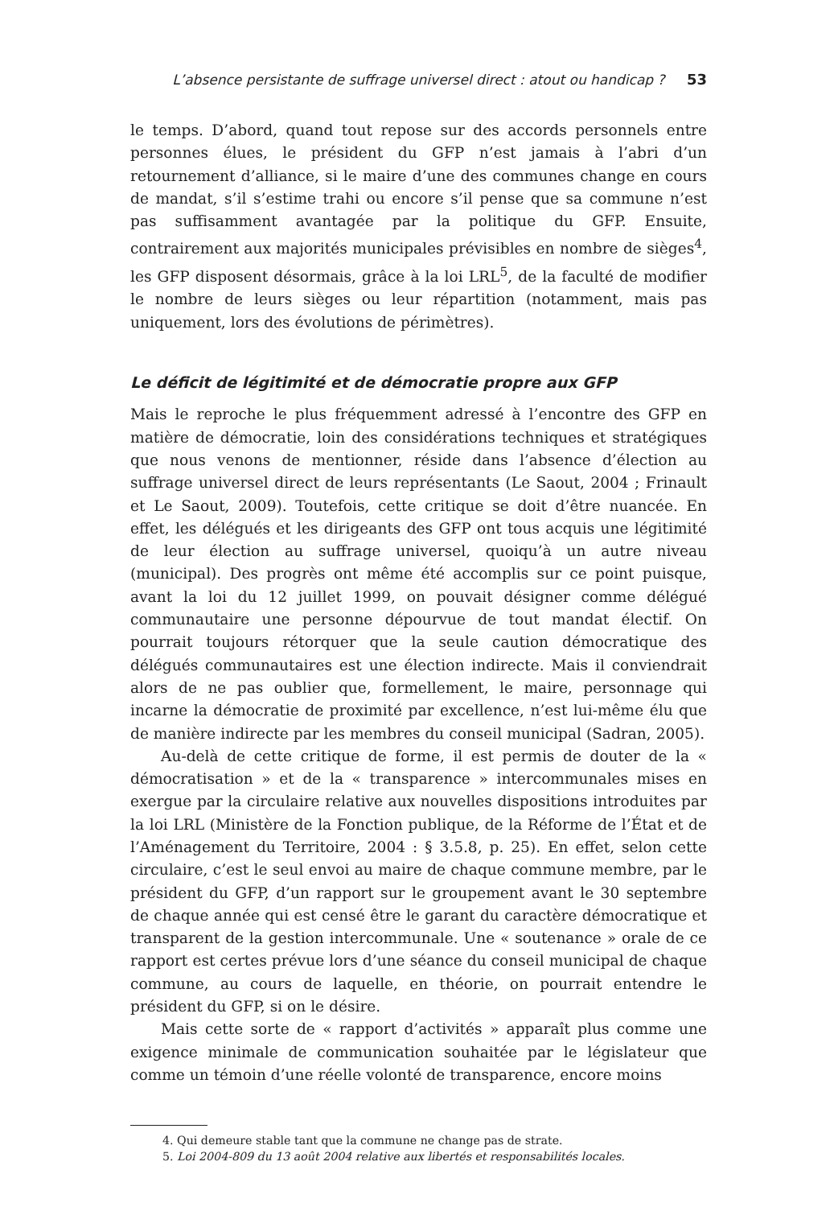L’absence persistante de suffrage universel direct : atout ou handicap ? 53
le temps. D’abord, quand tout repose sur des accords personnels entre personnes élues, le président du GFP n’est jamais à l’abri d’un retournement d’alliance, si le maire d’une des communes change en cours de mandat, s’il s’estime trahi ou encore s’il pense que sa commune n’est pas suffisamment avantagée par la politique du GFP. Ensuite, contrairement aux majorités municipales prévisibles en nombre de sièges<sup>4</sup>, les GFP disposent désormais, grâce à la loi LRL<sup>5</sup>, de la faculté de modifier le nombre de leurs sièges ou leur répartition (notamment, mais pas uniquement, lors des évolutions de périmètres).
Le déficit de légitimité et de démocratie propre aux GFP
Mais le reproche le plus fréquemment adressé à l’encontre des GFP en matière de démocratie, loin des considérations techniques et stratégiques que nous venons de mentionner, réside dans l’absence d’élection au suffrage universel direct de leurs représentants (Le Saout, 2004 ; Frinault et Le Saout, 2009). Toutefois, cette critique se doit d’être nuancée. En effet, les délégués et les dirigeants des GFP ont tous acquis une légitimité de leur élection au suffrage universel, quoiqu’à un autre niveau (municipal). Des progrès ont même été accomplis sur ce point puisque, avant la loi du 12 juillet 1999, on pouvait désigner comme délégué communautaire une personne dépourvue de tout mandat électif. On pourrait toujours rétorquer que la seule caution démocratique des délégués communautaires est une élection indirecte. Mais il conviendrait alors de ne pas oublier que, formellement, le maire, personnage qui incarne la démocratie de proximité par excellence, n’est lui-même élu que de manière indirecte par les membres du conseil municipal (Sadran, 2005).
Au-delà de cette critique de forme, il est permis de douter de la « démocratisation » et de la « transparence » intercommunales mises en exergue par la circulaire relative aux nouvelles dispositions introduites par la loi LRL (Ministère de la Fonction publique, de la Réforme de l’État et de l’Aménagement du Territoire, 2004 : § 3.5.8, p. 25). En effet, selon cette circulaire, c’est le seul envoi au maire de chaque commune membre, par le président du GFP, d’un rapport sur le groupement avant le 30 septembre de chaque année qui est censé être le garant du caractère démocratique et transparent de la gestion intercommunale. Une « soutenance » orale de ce rapport est certes prévue lors d’une séance du conseil municipal de chaque commune, au cours de laquelle, en théorie, on pourrait entendre le président du GFP, si on le désire.
Mais cette sorte de « rapport d’activités » apparaît plus comme une exigence minimale de communication souhaitée par le législateur que comme un témoin d’une réelle volonté de transparence, encore moins
4. Qui demeure stable tant que la commune ne change pas de strate.
5. Loi 2004-809 du 13 août 2004 relative aux libertés et responsabilités locales.